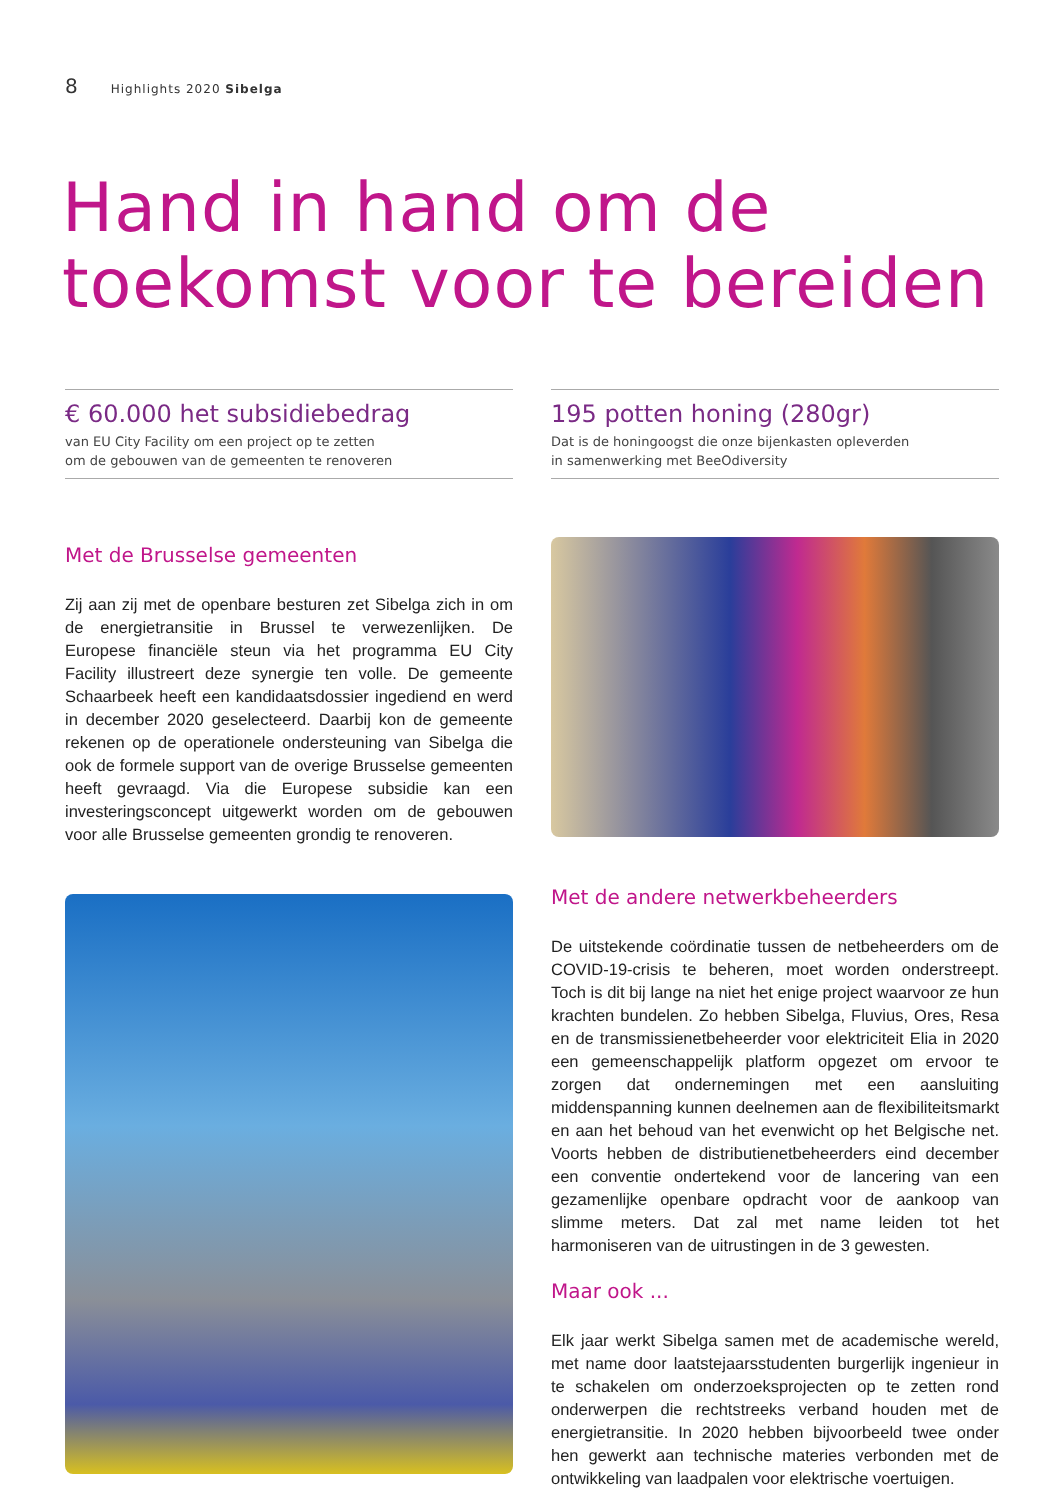8 Highlights 2020 Sibelga
Hand in hand om de
toekomst voor te bereiden
€ 60.000 het subsidiebedrag
van EU City Facility om een project op te zetten
om de gebouwen van de gemeenten te renoveren
195 potten honing (280gr)
Dat is de honingoogst die onze bijenkasten opleverden
in samenwerking met BeeOdiversity
Met de Brusselse gemeenten
Zij aan zij met de openbare besturen zet Sibelga zich in om de energietransitie in Brussel te verwezenlijken. De Europese financiële steun via het programma EU City Facility illustreert deze synergie ten volle. De gemeente Schaarbeek heeft een kandidaatsdossier ingediend en werd in december 2020 geselecteerd. Daarbij kon de gemeente rekenen op de operationele ondersteuning van Sibelga die ook de formele support van de overige Brusselse gemeenten heeft gevraagd. Via die Europese subsidie kan een investeringsconcept uitgewerkt worden om de gebouwen voor alle Brusselse gemeenten grondig te renoveren.
Met de andere netwerkbeheerders
De uitstekende coördinatie tussen de netbeheerders om de COVID-19-crisis te beheren, moet worden onderstreept. Toch is dit bij lange na niet het enige project waarvoor ze hun krachten bundelen. Zo hebben Sibelga, Fluvius, Ores, Resa en de transmissienetbeheerder voor elektriciteit Elia in 2020 een gemeenschappelijk platform opgezet om ervoor te zorgen dat ondernemingen met een aansluiting middenspanning kunnen deelnemen aan de flexibiliteitsmarkt en aan het behoud van het evenwicht op het Belgische net. Voorts hebben de distributienetbeheerders eind december een conventie ondertekend voor de lancering van een gezamenlijke openbare opdracht voor de aankoop van slimme meters. Dat zal met name leiden tot het harmoniseren van de uitrustingen in de 3 gewesten.
Maar ook ...
Elk jaar werkt Sibelga samen met de academische wereld, met name door laatstejaarsstudenten burgerlijk ingenieur in te schakelen om onderzoeksprojecten op te zetten rond onderwerpen die rechtstreeks verband houden met de energietransitie. In 2020 hebben bijvoorbeeld twee onder hen gewerkt aan technische materies verbonden met de ontwikkeling van laadpalen voor elektrische voertuigen.